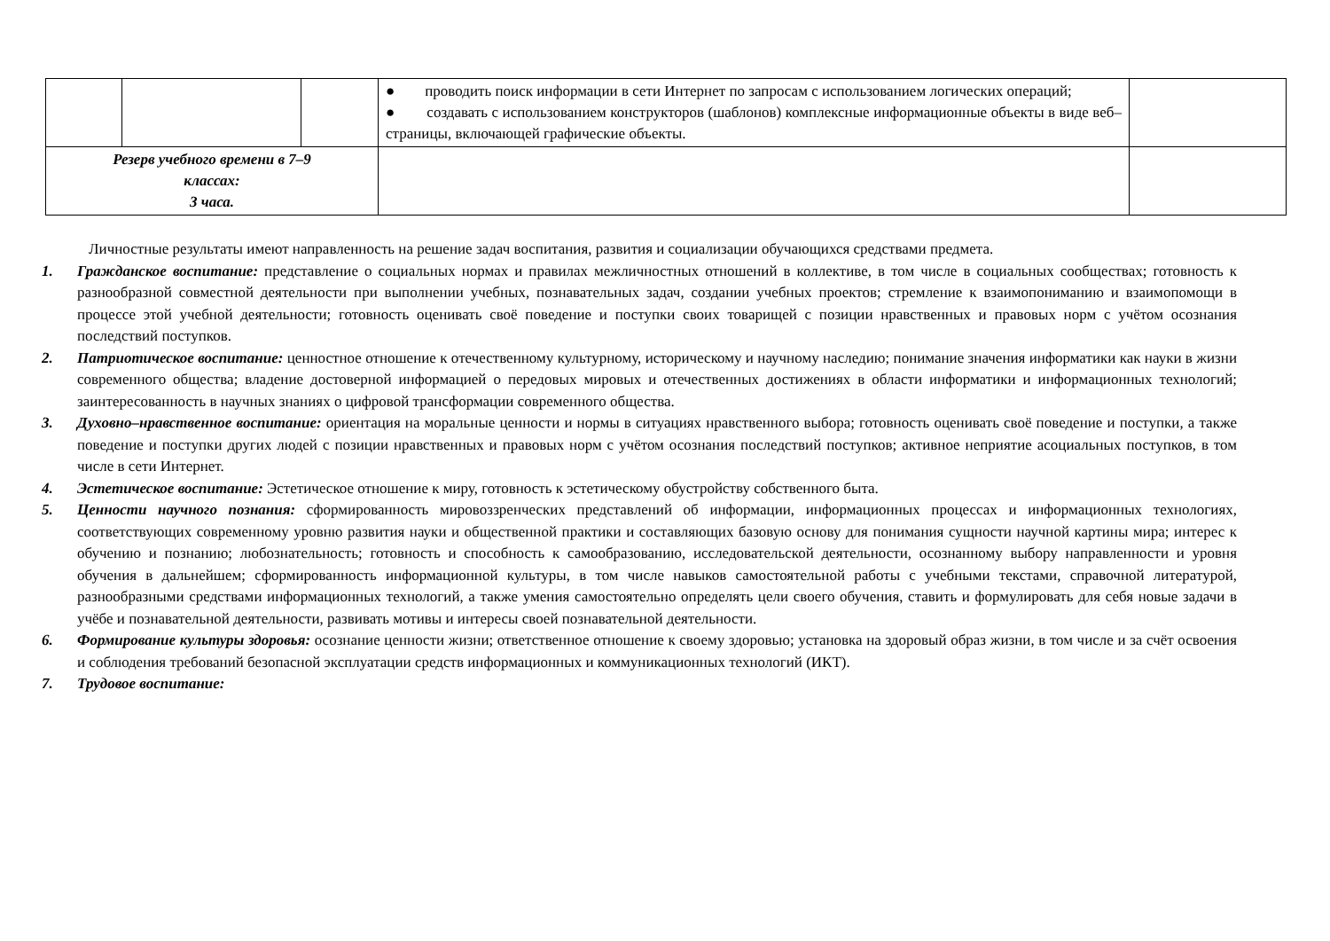| | | | ● проводить поиск информации в сети Интернет по запросам с использованием логических операций; ● создавать с использованием конструкторов (шаблонов) комплексные информационные объекты в виде веб–страницы, включающей графические объекты. | |
| Резерв учебного времени в 7–9 классах: 3 часа. | | | | |
Личностные результаты имеют направленность на решение задач воспитания, развития и социализации обучающихся средствами предмета.
1. Гражданское воспитание: представление о социальных нормах и правилах межличностных отношений в коллективе, в том числе в социальных сообществах; готовность к разнообразной совместной деятельности при выполнении учебных, познавательных задач, создании учебных проектов; стремление к взаимопониманию и взаимопомощи в процессе этой учебной деятельности; готовность оценивать своё поведение и поступки своих товарищей с позиции нравственных и правовых норм с учётом осознания последствий поступков.
2. Патриотическое воспитание: ценностное отношение к отечественному культурному, историческому и научному наследию; понимание значения информатики как науки в жизни современного общества; владение достоверной информацией о передовых мировых и отечественных достижениях в области информатики и информационных технологий; заинтересованность в научных знаниях о цифровой трансформации современного общества.
3. Духовно–нравственное воспитание: ориентация на моральные ценности и нормы в ситуациях нравственного выбора; готовность оценивать своё поведение и поступки, а также поведение и поступки других людей с позиции нравственных и правовых норм с учётом осознания последствий поступков; активное неприятие асоциальных поступков, в том числе в сети Интернет.
4. Эстетическое воспитание: Эстетическое отношение к миру, готовность к эстетическому обустройству собственного быта.
5. Ценности научного познания: сформированность мировоззренческих представлений об информации, информационных процессах и информационных технологиях, соответствующих современному уровню развития науки и общественной практики и составляющих базовую основу для понимания сущности научной картины мира; интерес к обучению и познанию; любознательность; готовность и способность к самообразованию, исследовательской деятельности, осознанному выбору направленности и уровня обучения в дальнейшем; сформированность информационной культуры, в том числе навыков самостоятельной работы с учебными текстами, справочной литературой, разнообразными средствами информационных технологий, а также умения самостоятельно определять цели своего обучения, ставить и формулировать для себя новые задачи в учёбе и познавательной деятельности, развивать мотивы и интересы своей познавательной деятельности.
6. Формирование культуры здоровья: осознание ценности жизни; ответственное отношение к своему здоровью; установка на здоровый образ жизни, в том числе и за счёт освоения и соблюдения требований безопасной эксплуатации средств информационных и коммуникационных технологий (ИКТ).
7. Трудовое воспитание: